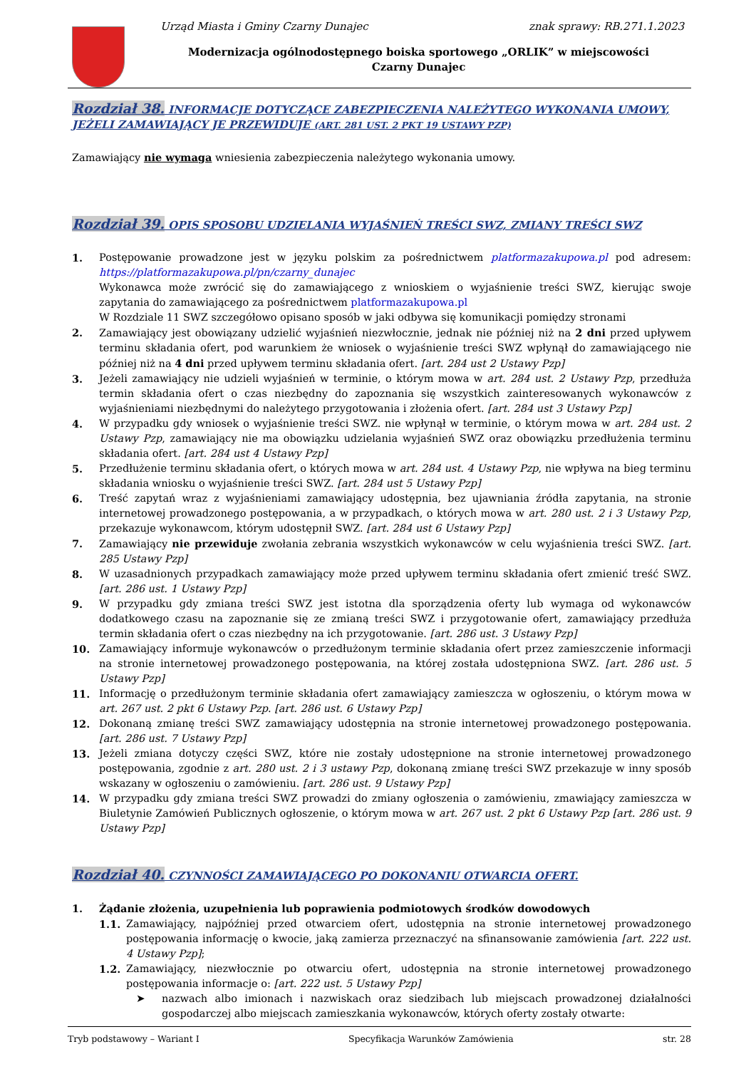Urząd Miasta i Gminy Czarny Dunajec
znak sprawy: RB.271.1.2023
Modernizacja ogólnodostępnego boiska sportowego „ORLIK” w miejscowości Czarny Dunajec
Rozdział 38. INFORMACJE DOTYCZĄCE ZABEZPIECZENIA NALEŻYTEGO WYKONANIA UMOWY, JEŻELI ZAMAWIAJĄCY JE PRZEWIDUJE (ART. 281 UST. 2 PKT 19 USTAWY PZP)
Zamawiający nie wymaga wniesienia zabezpieczenia należytego wykonania umowy.
Rozdział 39. OPIS SPOSOBU UDZIELANIA WYJAŚNIEŃ TREŚCI SWZ, ZMIANY TREŚCI SWZ
1. Postępowanie prowadzone jest w języku polskim za pośrednictwem platformazakupowa.pl pod adresem: https://platformazakupowa.pl/pn/czarny_dunajec
Wykonawca może zwrócić się do zamawiającego z wnioskiem o wyjaśnienie treści SWZ, kierując swoje zapytania do zamawiającego za pośrednictwem platformazakupowa.pl
W Rozdziale 11 SWZ szczegółowo opisano sposób w jaki odbywa się komunikacji pomiędzy stronami
2. Zamawiający jest obowiązany udzielić wyjaśnień niezwłocznie, jednak nie później niż na 2 dni przed upływem terminu składania ofert, pod warunkiem że wniosek o wyjaśnienie treści SWZ wpłynął do zamawiającego nie później niż na 4 dni przed upływem terminu składania ofert. [art. 284 ust 2 Ustawy Pzp]
3. Jeżeli zamawiający nie udzieli wyjaśnień w terminie, o którym mowa w art. 284 ust. 2 Ustawy Pzp, przedłuża termin składania ofert o czas niezbędny do zapoznania się wszystkich zainteresowanych wykonawców z wyjaśnieniami niezbędnymi do należytego przygotowania i złożenia ofert. [art. 284 ust 3 Ustawy Pzp]
4. W przypadku gdy wniosek o wyjaśnienie treści SWZ. nie wpłynął w terminie, o którym mowa w art. 284 ust. 2 Ustawy Pzp, zamawiający nie ma obowiązku udzielania wyjaśnień SWZ oraz obowiązku przedłużenia terminu składania ofert. [art. 284 ust 4 Ustawy Pzp]
5. Przedłużenie terminu składania ofert, o których mowa w art. 284 ust. 4 Ustawy Pzp, nie wpływa na bieg terminu składania wniosku o wyjaśnienie treści SWZ. [art. 284 ust 5 Ustawy Pzp]
6. Treść zapytań wraz z wyjaśnieniami zamawiający udostępnia, bez ujawniania źródła zapytania, na stronie internetowej prowadzonego postępowania, a w przypadkach, o których mowa w art. 280 ust. 2 i 3 Ustawy Pzp, przekazuje wykonawcom, którym udostępnił SWZ. [art. 284 ust 6 Ustawy Pzp]
7. Zamawiający nie przewiduje zwołania zebrania wszystkich wykonawców w celu wyjaśnienia treści SWZ. [art. 285 Ustawy Pzp]
8. W uzasadnionych przypadkach zamawiający może przed upływem terminu składania ofert zmienić treść SWZ. [art. 286 ust. 1 Ustawy Pzp]
9. W przypadku gdy zmiana treści SWZ jest istotna dla sporządzenia oferty lub wymaga od wykonawców dodatkowego czasu na zapoznanie się ze zmianą treści SWZ i przygotowanie ofert, zamawiający przedłuża termin składania ofert o czas niezbędny na ich przygotowanie. [art. 286 ust. 3 Ustawy Pzp]
10. Zamawiający informuje wykonawców o przedłużonym terminie składania ofert przez zamieszczenie informacji na stronie internetowej prowadzonego postępowania, na której została udostępniona SWZ. [art. 286 ust. 5 Ustawy Pzp]
11. Informację o przedłużonym terminie składania ofert zamawiający zamieszcza w ogłoszeniu, o którym mowa w art. 267 ust. 2 pkt 6 Ustawy Pzp. [art. 286 ust. 6 Ustawy Pzp]
12. Dokonaną zmianę treści SWZ zamawiający udostępnia na stronie internetowej prowadzonego postępowania. [art. 286 ust. 7 Ustawy Pzp]
13. Jeżeli zmiana dotyczy części SWZ, które nie zostały udostępnione na stronie internetowej prowadzonego postępowania, zgodnie z art. 280 ust. 2 i 3 ustawy Pzp, dokonaną zmianę treści SWZ przekazuje w inny sposób wskazany w ogłoszeniu o zamówieniu. [art. 286 ust. 9 Ustawy Pzp]
14. W przypadku gdy zmiana treści SWZ prowadzi do zmiany ogłoszenia o zamówieniu, zmawiający zamieszcza w Biuletynie Zamówień Publicznych ogłoszenie, o którym mowa w art. 267 ust. 2 pkt 6 Ustawy Pzp [art. 286 ust. 9 Ustawy Pzp]
Rozdział 40. CZYNNOŚCI ZAMAWIAJĄCEGO PO DOKONANIU OTWARCIA OFERT.
1. Żądanie złożenia, uzupełnienia lub poprawienia podmiotowych środków dowodowych
1.1. Zamawiający, najpóźniej przed otwarciem ofert, udostępnia na stronie internetowej prowadzonego postępowania informację o kwocie, jaką zamierza przeznaczyć na sfinansowanie zamówienia [art. 222 ust. 4 Ustawy Pzp];
1.2. Zamawiający, niezwłocznie po otwarciu ofert, udostępnia na stronie internetowej prowadzonego postępowania informacje o: [art. 222 ust. 5 Ustawy Pzp]
➤ nazwach albo imionach i nazwiskach oraz siedzibach lub miejscach prowadzonej działalności gospodarczej albo miejscach zamieszkania wykonawców, których oferty zostały otwarte:
Tryb podstawowy – Wariant I Specyfikacja Warunków Zamówienia str. 28